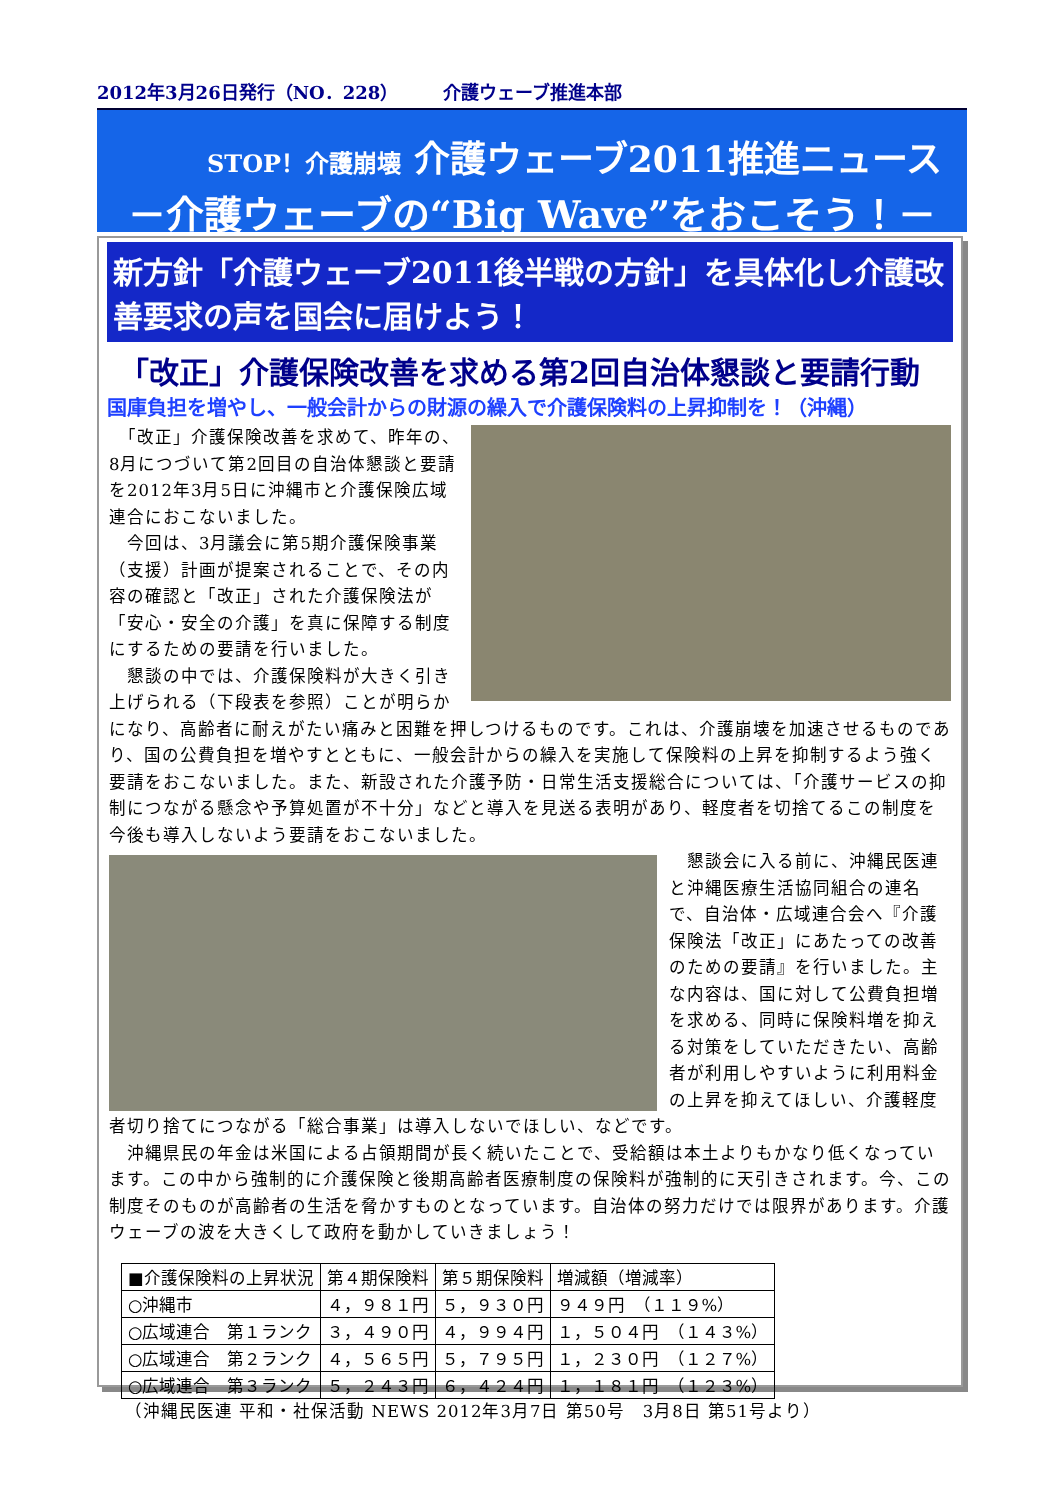2012年3月26日発行（NO．228）　　　介護ウェーブ推進本部
STOP！介護崩壊 介護ウェーブ2011推進ニュース
－介護ウェーブの“Big Wave”をおこそう！－
新方針「介護ウェーブ2011後半戦の方針」を具体化し介護改善要求の声を国会に届けよう！
「改正」介護保険改善を求める第2回自治体懇談と要請行動
国庫負担を増やし、一般会計からの財源の繰入で介護保険料の上昇抑制を！（沖縄）
　「改正」介護保険改善を求めて、昨年の、8月につづいて第2回目の自治体懇談と要請を2012年3月5日に沖縄市と介護保険広域連合におこないました。
　今回は、3月議会に第5期介護保険事業（支援）計画が提案されることで、その内容の確認と「改正」された介護保険法が「安心・安全の介護」を真に保障する制度にするための要請を行いました。
　懇談の中では、介護保険料が大きく引き上げられる（下段表を参照）ことが明らかになり、高齢者に耐えがたい痛みと困難を押しつけるものです。これは、介護崩壊を加速させるものであり、国の公費負担を増やすとともに、一般会計からの繰入を実施して保険料の上昇を抑制するよう強く要請をおこないました。また、新設された介護予防・日常生活支援総合については、「介護サービスの抑制につながる懸念や予算処置が不十分」などと導入を見送る表明があり、軽度者を切捨てるこの制度を今後も導入しないよう要請をおこないました。
　懇談会に入る前に、沖縄民医連と沖縄医療生活協同組合の連名で、自治体・広域連合会へ『介護保険法「改正」にあたっての改善のための要請』を行いました。主な内容は、国に対して公費負担増を求める、同時に保険料増を抑える対策をしていただきたい、高齢者が利用しやすいように利用料金の上昇を抑えてほしい、介護軽度者切り捨てにつながる「総合事業」は導入しないでほしい、などです。
　沖縄県民の年金は米国による占領期間が長く続いたことで、受給額は本土よりもかなり低くなっています。この中から強制的に介護保険と後期高齢者医療制度の保険料が強制的に天引きされます。今、この制度そのものが高齢者の生活を脅かすものとなっています。自治体の努力だけでは限界があります。介護ウェーブの波を大きくして政府を動かしていきましょう！
| ■介護保険料の上昇状況 | 第４期保険料 | 第５期保険料 | 増減額（増減率） |
| --- | --- | --- | --- |
| ○沖縄市 | ４，９８１円 | ５，９３０円 | ９４９円 （１１９%） |
| ○広域連合 第１ランク | ３，４９０円 | ４，９９４円 | １，５０４円 （１４３%） |
| ○広域連合 第２ランク | ４，５６５円 | ５，７９５円 | １，２３０円 （１２７%） |
| ○広域連合 第３ランク | ５，２４３円 | ６，４２４円 | １，１８１円 （１２３%） |
（沖縄民医連 平和・社保活動 NEWS 2012年3月7日 第50号　3月8日 第51号より）